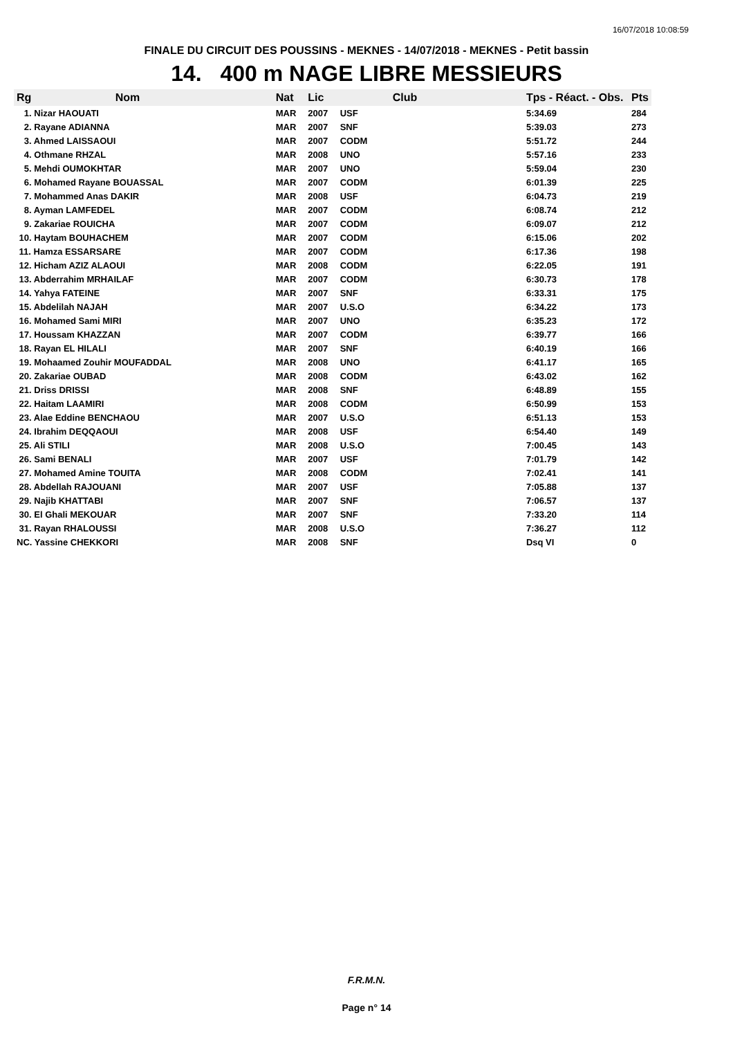16/07/2018 10:08:59
FINALE DU CIRCUIT DES POUSSINS - MEKNES - 14/07/2018 - MEKNES - Petit bassin
14. 400 m NAGE LIBRE MESSIEURS
| Rg | Nom | Nat | Lic | Club | Tps - Réact. - Obs. | Pts |
| --- | --- | --- | --- | --- | --- | --- |
| 1. Nizar HAOUATI | | MAR | 2007 | USF | 5:34.69 | 284 |
| 2. Rayane ADIANNA | | MAR | 2007 | SNF | 5:39.03 | 273 |
| 3. Ahmed LAISSAOUI | | MAR | 2007 | CODM | 5:51.72 | 244 |
| 4. Othmane RHZAL | | MAR | 2008 | UNO | 5:57.16 | 233 |
| 5. Mehdi OUMOKHTAR | | MAR | 2007 | UNO | 5:59.04 | 230 |
| 6. Mohamed Rayane BOUASSAL | | MAR | 2007 | CODM | 6:01.39 | 225 |
| 7. Mohammed Anas DAKIR | | MAR | 2008 | USF | 6:04.73 | 219 |
| 8. Ayman LAMFEDEL | | MAR | 2007 | CODM | 6:08.74 | 212 |
| 9. Zakariae ROUICHA | | MAR | 2007 | CODM | 6:09.07 | 212 |
| 10. Haytam BOUHACHEM | | MAR | 2007 | CODM | 6:15.06 | 202 |
| 11. Hamza ESSARSARE | | MAR | 2007 | CODM | 6:17.36 | 198 |
| 12. Hicham AZIZ ALAOUI | | MAR | 2008 | CODM | 6:22.05 | 191 |
| 13. Abderrahim MRHAILAF | | MAR | 2007 | CODM | 6:30.73 | 178 |
| 14. Yahya FATEINE | | MAR | 2007 | SNF | 6:33.31 | 175 |
| 15. Abdelilah NAJAH | | MAR | 2007 | U.S.O | 6:34.22 | 173 |
| 16. Mohamed Sami MIRI | | MAR | 2007 | UNO | 6:35.23 | 172 |
| 17. Houssam KHAZZAN | | MAR | 2007 | CODM | 6:39.77 | 166 |
| 18. Rayan EL HILALI | | MAR | 2007 | SNF | 6:40.19 | 166 |
| 19. Mohaamed Zouhir MOUFADDAL | | MAR | 2008 | UNO | 6:41.17 | 165 |
| 20. Zakariae OUBAD | | MAR | 2008 | CODM | 6:43.02 | 162 |
| 21. Driss DRISSI | | MAR | 2008 | SNF | 6:48.89 | 155 |
| 22. Haitam LAAMIRI | | MAR | 2008 | CODM | 6:50.99 | 153 |
| 23. Alae Eddine BENCHAOU | | MAR | 2007 | U.S.O | 6:51.13 | 153 |
| 24. Ibrahim DEQQAOUI | | MAR | 2008 | USF | 6:54.40 | 149 |
| 25. Ali STILI | | MAR | 2008 | U.S.O | 7:00.45 | 143 |
| 26. Sami BENALI | | MAR | 2007 | USF | 7:01.79 | 142 |
| 27. Mohamed Amine TOUITA | | MAR | 2008 | CODM | 7:02.41 | 141 |
| 28. Abdellah RAJOUANI | | MAR | 2007 | USF | 7:05.88 | 137 |
| 29. Najib KHATTABI | | MAR | 2007 | SNF | 7:06.57 | 137 |
| 30. El Ghali MEKOUAR | | MAR | 2007 | SNF | 7:33.20 | 114 |
| 31. Rayan RHALOUSSI | | MAR | 2008 | U.S.O | 7:36.27 | 112 |
| NC. Yassine CHEKKORI | | MAR | 2008 | SNF | Dsq VI | 0 |
F.R.M.N.
Page n° 14